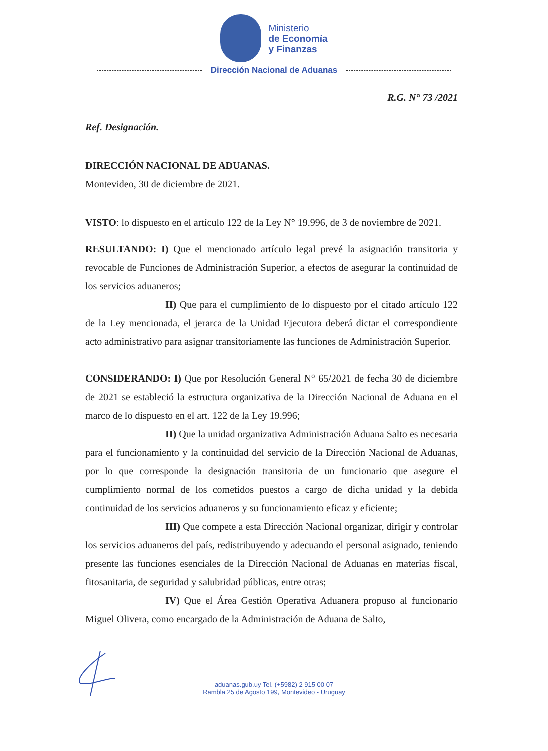Ministerio
de Economía
y Finanzas
Dirección Nacional de Aduanas
R.G. N° 73 /2021
Ref. Designación.
DIRECCIÓN NACIONAL DE ADUANAS.
Montevideo, 30 de diciembre de 2021.
VISTO: lo dispuesto en el artículo 122 de la Ley N° 19.996, de 3 de noviembre de 2021.
RESULTANDO: I) Que el mencionado artículo legal prevé la asignación transitoria y revocable de Funciones de Administración Superior, a efectos de asegurar la continuidad de los servicios aduaneros;
II) Que para el cumplimiento de lo dispuesto por el citado artículo 122 de la Ley mencionada, el jerarca de la Unidad Ejecutora deberá dictar el correspondiente acto administrativo para asignar transitoriamente las funciones de Administración Superior.
CONSIDERANDO: I) Que por Resolución General N° 65/2021 de fecha 30 de diciembre de 2021 se estableció la estructura organizativa de la Dirección Nacional de Aduana en el marco de lo dispuesto en el art. 122 de la Ley 19.996;
II) Que la unidad organizativa Administración Aduana Salto es necesaria para el funcionamiento y la continuidad del servicio de la Dirección Nacional de Aduanas, por lo que corresponde la designación transitoria de un funcionario que asegure el cumplimiento normal de los cometidos puestos a cargo de dicha unidad y la debida continuidad de los servicios aduaneros y su funcionamiento eficaz y eficiente;
III) Que compete a esta Dirección Nacional organizar, dirigir y controlar los servicios aduaneros del país, redistribuyendo y adecuando el personal asignado, teniendo presente las funciones esenciales de la Dirección Nacional de Aduanas en materias fiscal, fitosanitaria, de seguridad y salubridad públicas, entre otras;
IV) Que el Área Gestión Operativa Aduanera propuso al funcionario Miguel Olivera, como encargado de la Administración de Aduana de Salto,
aduanas.gub.uy Tel. (+5982) 2 915 00 07
Rambla 25 de Agosto 199, Montevideo - Uruguay